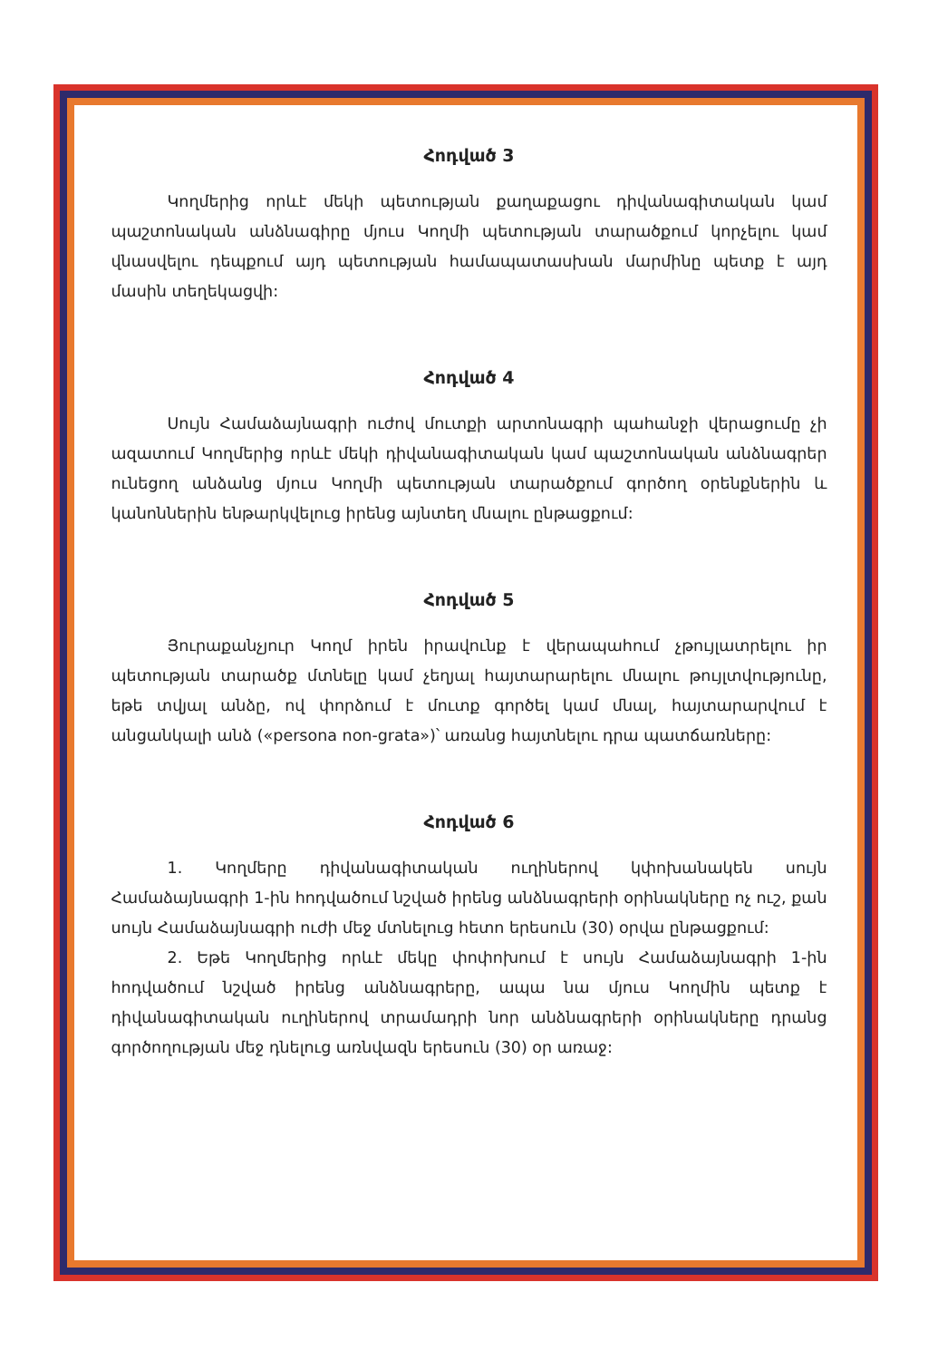Հոդված 3
Կողմերից որևէ մեկի պետության քաղաքացու դիվանագիտական կամ պաշտոնական անձնագիրը մյուս Կողմի պետության տարածքում կորչելու կամ վնասվելու դեպքում այդ պետության համապատասխան մարմինը պետք է այդ մասին տեղեկացվի:
Հոդված 4
Սույն Համաձայնագրի ուժով մուտքի արտոնագրի պահանջի վերացումը չի ազատում Կողմերից որևէ մեկի դիվանագիտական կամ պաշտոնական անձնագրեր ունեցող անձանց մյուս Կողմի պետության տարածքում գործող օրենքներին և կանոններին ենթարկվելուց իրենց այնտեղ մնալու ընթացքում:
Հոդված 5
Յուրաքանչյուր Կողմ իրեն իրավունք է վերապահում չթույլատրելու իր պետության տարածք մտնելը կամ չեղյալ հայտարարելու մնալու թույլտվությունը, եթե տվյալ անձը, ով փորձում է մուտք գործել կամ մնալ, հայտարարվում է անցանկալի անձ («persona non-grata»)՝ առանց հայտնելու դրա պատճառները:
Հոդված 6
1. Կողմերը դիվանագիտական ուղիներով կփոխանակեն սույն Համաձայնագրի 1-ին հոդվածում նշված իրենց անձնագրերի օրինակները ոչ ուշ, քան սույն Համաձայնագրի ուժի մեջ մտնելուց հետո երեսուն (30) օրվա ընթացքում:
2. Եթե Կողմերից որևէ մեկը փոփոխում է սույն Համաձայնագրի 1-ին հոդվածում նշված իրենց անձնագրերը, ապա նա մյուս Կողմին պետք է դիվանագիտական ուղիներով տրամադրի նոր անձնագրերի օրինակները դրանց գործողության մեջ դնելուց առնվազն երեսուն (30) օր առաջ: